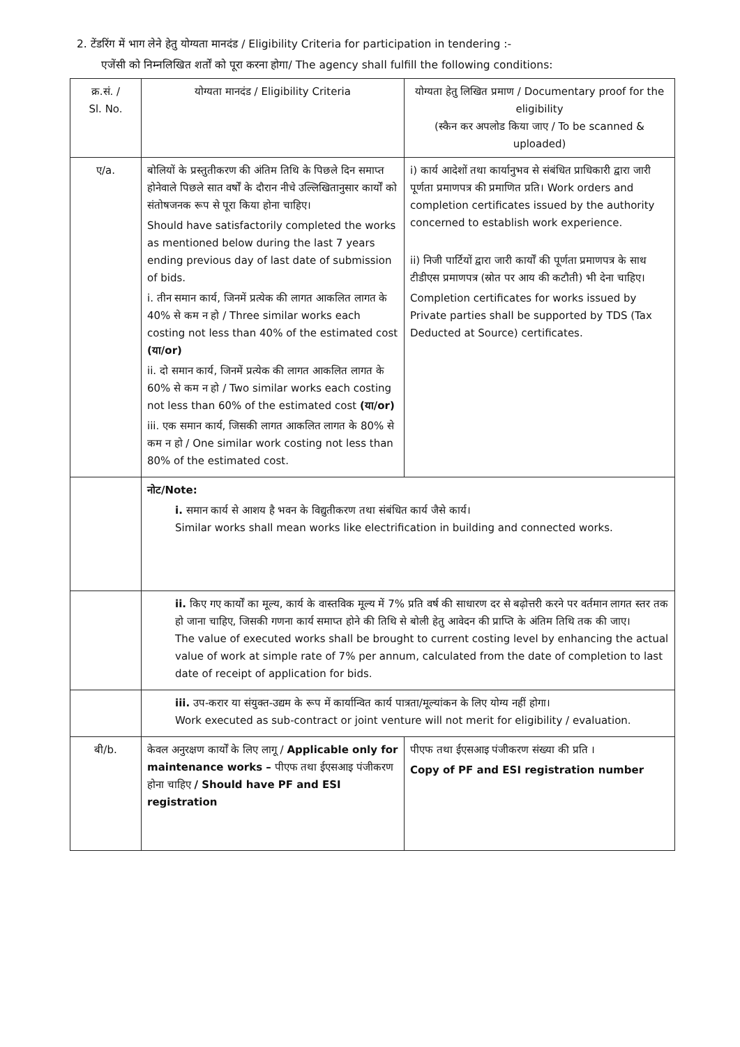2. टेंडरिंग में भाग लेने हेतु योग्यता मानदंड / Eligibility Criteria for participation in tendering :-
एजेंसी को निम्नलिखित शर्तों को पूरा करना होगा/ The agency shall fulfill the following conditions:
| क्र.सं. / Sl. No. | योग्यता मानदंड / Eligibility Criteria | योग्यता हेतु लिखित प्रमाण / Documentary proof for the eligibility (स्कैन कर अपलोड किया जाए / To be scanned & uploaded) |
| ए/a. | बोलियों के प्रस्तुतीकरण की अंतिम तिथि के पिछले दिन समाप्त होनेवाले पिछले सात वर्षों के दौरान नीचे उल्लिखितानुसार कार्यों को संतोषजनक रूप से पूरा किया होना चाहिए। Should have satisfactorily completed the works as mentioned below during the last 7 years ending previous day of last date of submission of bids. i. तीन समान कार्य, जिनमें प्रत्येक की लागत आकलित लागत के 40% से कम न हो / Three similar works each costing not less than 40% of the estimated cost (या/or) ii. दो समान कार्य, जिनमें प्रत्येक की लागत आकलित लागत के 60% से कम न हो / Two similar works each costing not less than 60% of the estimated cost (या/or) iii. एक समान कार्य, जिसकी लागत आकलित लागत के 80% से कम न हो / One similar work costing not less than 80% of the estimated cost. | i) कार्य आदेशों तथा कार्यानुभव से संबंधित प्राधिकारी द्वारा जारी पूर्णता प्रमाणपत्र की प्रमाणित प्रति। Work orders and completion certificates issued by the authority concerned to establish work experience. ii) निजी पार्टियों द्वारा जारी कार्यों की पूर्णता प्रमाणपत्र के साथ टीडीएस प्रमाणपत्र (स्रोत पर आय की कटौती) भी देना चाहिए। Completion certificates for works issued by Private parties shall be supported by TDS (Tax Deducted at Source) certificates. |
| | नोट/Note: i. समान कार्य से आशय है भवन के विद्युतीकरण तथा संबंधित कार्य जैसे कार्य। Similar works shall mean works like electrification in building and connected works. | |
| | ii. किए गए कार्यों का मूल्य, कार्य के वास्तविक मूल्य में 7% प्रति वर्ष की साधारण दर से बढ़ोत्तरी करने पर वर्तमान लागत स्तर तक हो जाना चाहिए, जिसकी गणना कार्य समाप्त होने की तिथि से बोली हेतु आवेदन की प्राप्ति के अंतिम तिथि तक की जाए। The value of executed works shall be brought to current costing level by enhancing the actual value of work at simple rate of 7% per annum, calculated from the date of completion to last date of receipt of application for bids. | |
| | iii. उप-करार या संयुक्त-उद्यम के रूप में कार्यान्वित कार्य पात्रता/मूल्यांकन के लिए योग्य नहीं होगा। Work executed as sub-contract or joint venture will not merit for eligibility / evaluation. | |
| बी/b. | केवल अनुरक्षण कार्यों के लिए लागू / Applicable only for maintenance works – पीएफ तथा ईएसआइ पंजीकरण होना चाहिए / Should have PF and ESI registration | पीएफ तथा ईएसआइ पंजीकरण संख्या की प्रति । Copy of PF and ESI registration number |